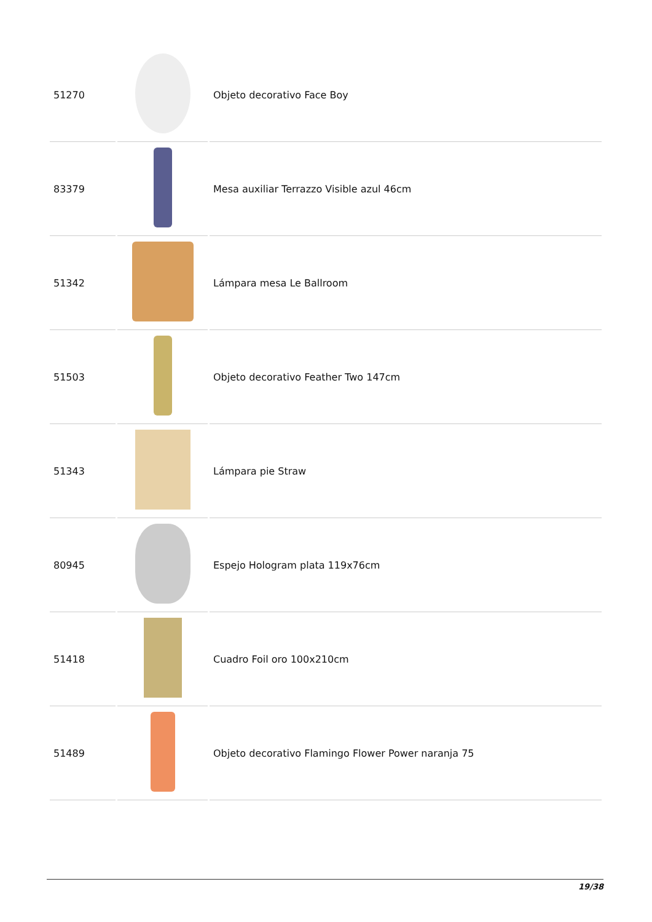| 51270 | | Objeto decorativo Face Boy |
| 83379 | | Mesa auxiliar Terrazzo Visible azul 46cm |
| 51342 | | Lámpara mesa Le Ballroom |
| 51503 | | Objeto decorativo Feather Two 147cm |
| 51343 | | Lámpara pie Straw |
| 80945 | | Espejo Hologram plata 119x76cm |
| 51418 | | Cuadro Foil oro 100x210cm |
| 51489 | | Objeto decorativo Flamingo Flower Power naranja 75 |
19/38